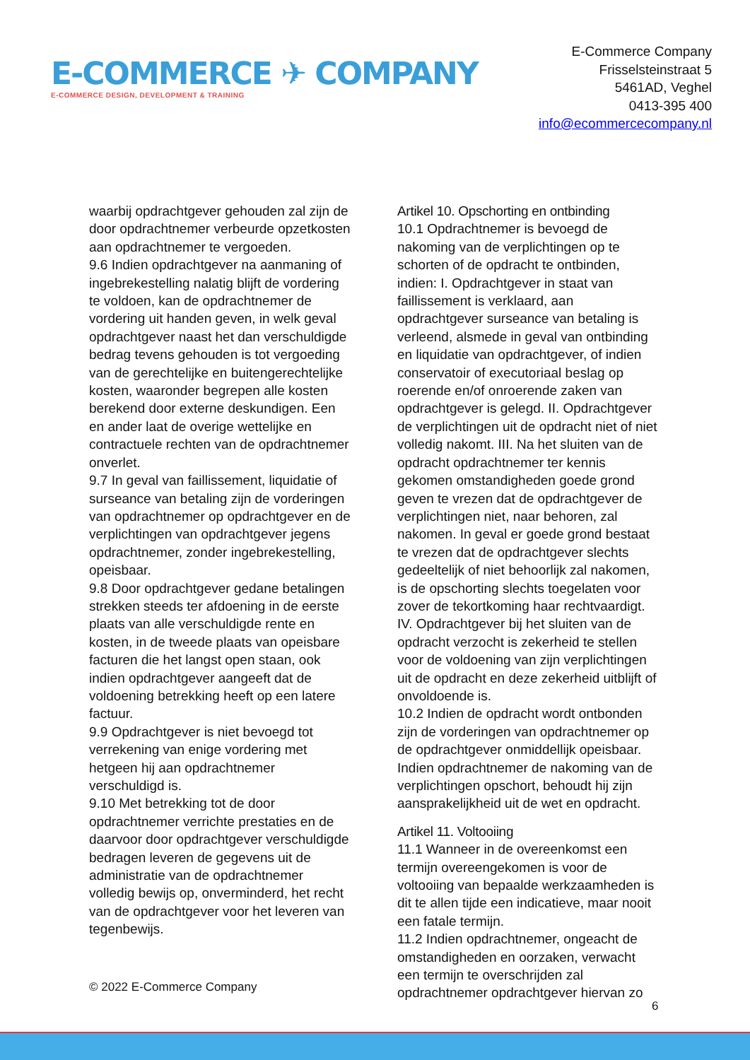E-COMMERCE ✈ COMPANY
E-COMMERCE DESIGN, DEVELOPMENT & TRAINING
E-Commerce Company
Frisselsteinstraat 5
5461AD, Veghel
0413-395 400
info@ecommercecompany.nl
waarbij opdrachtgever gehouden zal zijn de door opdrachtnemer verbeurde opzetkosten aan opdrachtnemer te vergoeden.
9.6 Indien opdrachtgever na aanmaning of ingebrekestelling nalatig blijft de vordering te voldoen, kan de opdrachtnemer de vordering uit handen geven, in welk geval opdrachtgever naast het dan verschuldigde bedrag tevens gehouden is tot vergoeding van de gerechtelijke en buitengerechtelijke kosten, waaronder begrepen alle kosten berekend door externe deskundigen. Een en ander laat de overige wettelijke en contractuele rechten van de opdrachtnemer onverlet.
9.7 In geval van faillissement, liquidatie of surseance van betaling zijn de vorderingen van opdrachtnemer op opdrachtgever en de verplichtingen van opdrachtgever jegens opdrachtnemer, zonder ingebrekestelling, opeisbaar.
9.8 Door opdrachtgever gedane betalingen strekken steeds ter afdoening in de eerste plaats van alle verschuldigde rente en kosten, in de tweede plaats van opeisbare facturen die het langst open staan, ook indien opdrachtgever aangeeft dat de voldoening betrekking heeft op een latere factuur.
9.9 Opdrachtgever is niet bevoegd tot verrekening van enige vordering met hetgeen hij aan opdrachtnemer verschuldigd is.
9.10 Met betrekking tot de door opdrachtnemer verrichte prestaties en de daarvoor door opdrachtgever verschuldigde bedragen leveren de gegevens uit de administratie van de opdrachtnemer volledig bewijs op, onverminderd, het recht van de opdrachtgever voor het leveren van tegenbewijs.
Artikel 10. Opschorting en ontbinding
10.1 Opdrachtnemer is bevoegd de nakoming van de verplichtingen op te schorten of de opdracht te ontbinden, indien: I. Opdrachtgever in staat van faillissement is verklaard, aan opdrachtgever surseance van betaling is verleend, alsmede in geval van ontbinding en liquidatie van opdrachtgever, of indien conservatoir of executoriaal beslag op roerende en/of onroerende zaken van opdrachtgever is gelegd. II. Opdrachtgever de verplichtingen uit de opdracht niet of niet volledig nakomt. III. Na het sluiten van de opdracht opdrachtnemer ter kennis gekomen omstandigheden goede grond geven te vrezen dat de opdrachtgever de verplichtingen niet, naar behoren, zal nakomen. In geval er goede grond bestaat te vrezen dat de opdrachtgever slechts gedeeltelijk of niet behoorlijk zal nakomen, is de opschorting slechts toegelaten voor zover de tekortkoming haar rechtvaardigt. IV. Opdrachtgever bij het sluiten van de opdracht verzocht is zekerheid te stellen voor de voldoening van zijn verplichtingen uit de opdracht en deze zekerheid uitblijft of onvoldoende is.
10.2 Indien de opdracht wordt ontbonden zijn de vorderingen van opdrachtnemer op de opdrachtgever onmiddellijk opeisbaar. Indien opdrachtnemer de nakoming van de verplichtingen opschort, behoudt hij zijn aansprakelijkheid uit de wet en opdracht.
Artikel 11. Voltooiing
11.1 Wanneer in de overeenkomst een termijn overeengekomen is voor de voltooiing van bepaalde werkzaamheden is dit te allen tijde een indicatieve, maar nooit een fatale termijn.
11.2 Indien opdrachtnemer, ongeacht de omstandigheden en oorzaken, verwacht een termijn te overschrijden zal opdrachtnemer opdrachtgever hiervan zo
© 2022 E-Commerce Company
6